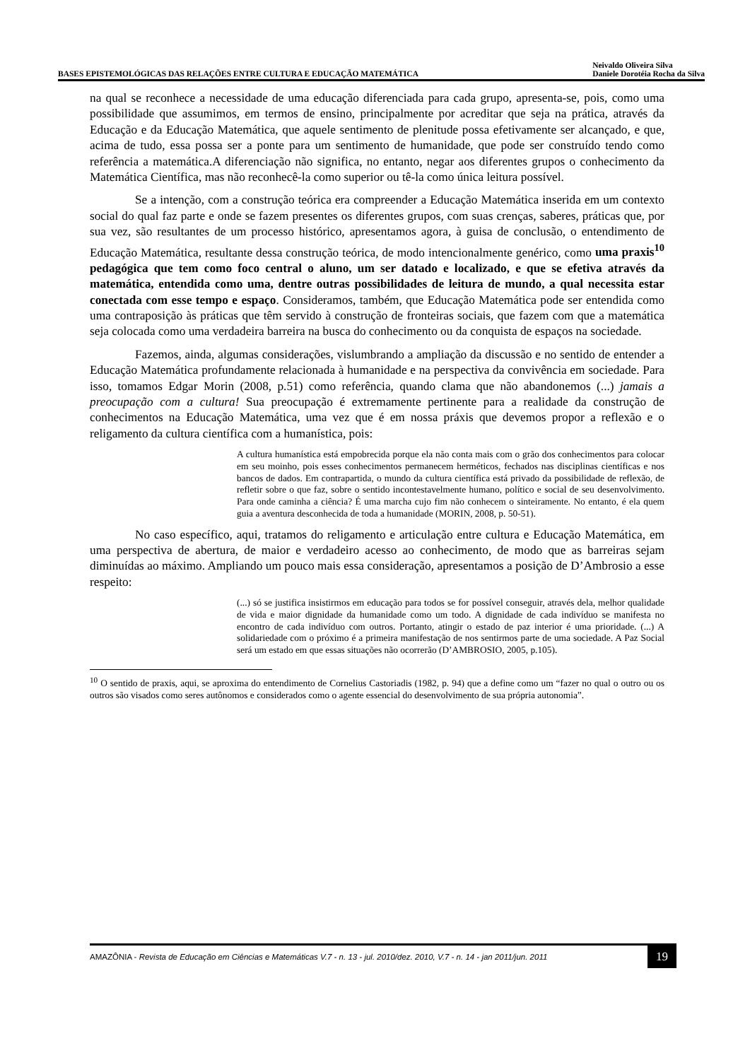BASES EPISTEMOLÓGICAS DAS RELAÇÕES ENTRE CULTURA E EDUCAÇÃO MATEMÁTICA Neivaldo Oliveira Silva
Daniele Dorotéia Rocha da Silva
na qual se reconhece a necessidade de uma educação diferenciada para cada grupo, apresenta-se, pois, como uma possibilidade que assumimos, em termos de ensino, principalmente por acreditar que seja na prática, através da Educação e da Educação Matemática, que aquele sentimento de plenitude possa efetivamente ser alcançado, e que, acima de tudo, essa possa ser a ponte para um sentimento de humanidade, que pode ser construído tendo como referência a matemática.A diferenciação não significa, no entanto, negar aos diferentes grupos o conhecimento da Matemática Científica, mas não reconhecê-la como superior ou tê-la como única leitura possível.
Se a intenção, com a construção teórica era compreender a Educação Matemática inserida em um contexto social do qual faz parte e onde se fazem presentes os diferentes grupos, com suas crenças, saberes, práticas que, por sua vez, são resultantes de um processo histórico, apresentamos agora, à guisa de conclusão, o entendimento de Educação Matemática, resultante dessa construção teórica, de modo intencionalmente genérico, como uma praxis<sup>10</sup> pedagógica que tem como foco central o aluno, um ser datado e localizado, e que se efetiva através da matemática, entendida como uma, dentre outras possibilidades de leitura de mundo, a qual necessita estar conectada com esse tempo e espaço. Consideramos, também, que Educação Matemática pode ser entendida como uma contraposição às práticas que têm servido à construção de fronteiras sociais, que fazem com que a matemática seja colocada como uma verdadeira barreira na busca do conhecimento ou da conquista de espaços na sociedade.
Fazemos, ainda, algumas considerações, vislumbrando a ampliação da discussão e no sentido de entender a Educação Matemática profundamente relacionada à humanidade e na perspectiva da convivência em sociedade. Para isso, tomamos Edgar Morin (2008, p.51) como referência, quando clama que não abandonemos (...) jamais a preocupação com a cultura! Sua preocupação é extremamente pertinente para a realidade da construção de conhecimentos na Educação Matemática, uma vez que é em nossa práxis que devemos propor a reflexão e o religamento da cultura científica com a humanística, pois:
A cultura humanística está empobrecida porque ela não conta mais com o grão dos conhecimentos para colocar em seu moinho, pois esses conhecimentos permanecem herméticos, fechados nas disciplinas científicas e nos bancos de dados. Em contrapartida, o mundo da cultura científica está privado da possibilidade de reflexão, de refletir sobre o que faz, sobre o sentido incontestavelmente humano, político e social de seu desenvolvimento. Para onde caminha a ciência? É uma marcha cujo fim não conhecem o sinteiramente. No entanto, é ela quem guia a aventura desconhecida de toda a humanidade (MORIN, 2008, p. 50-51).
No caso específico, aqui, tratamos do religamento e articulação entre cultura e Educação Matemática, em uma perspectiva de abertura, de maior e verdadeiro acesso ao conhecimento, de modo que as barreiras sejam diminuídas ao máximo. Ampliando um pouco mais essa consideração, apresentamos a posição de D’Ambrosio a esse respeito:
(...) só se justifica insistirmos em educação para todos se for possível conseguir, através dela, melhor qualidade de vida e maior dignidade da humanidade como um todo. A dignidade de cada indivíduo se manifesta no encontro de cada indivíduo com outros. Portanto, atingir o estado de paz interior é uma prioridade. (...) A solidariedade com o próximo é a primeira manifestação de nos sentirmos parte de uma sociedade. A Paz Social será um estado em que essas situações não ocorrerão (D’AMBROSIO, 2005, p.105).
<sup>10</sup> O sentido de praxis, aqui, se aproxima do entendimento de Cornelius Castoriadis (1982, p. 94) que a define como um “fazer no qual o outro ou os outros são visados como seres autônomos e considerados como o agente essencial do desenvolvimento de sua própria autonomia”.
AMAZÔNIA - Revista de Educação em Ciências e Matemáticas V.7 - n. 13 - jul. 2010/dez. 2010, V.7 - n. 14 - jan 2011/jun. 2011 19